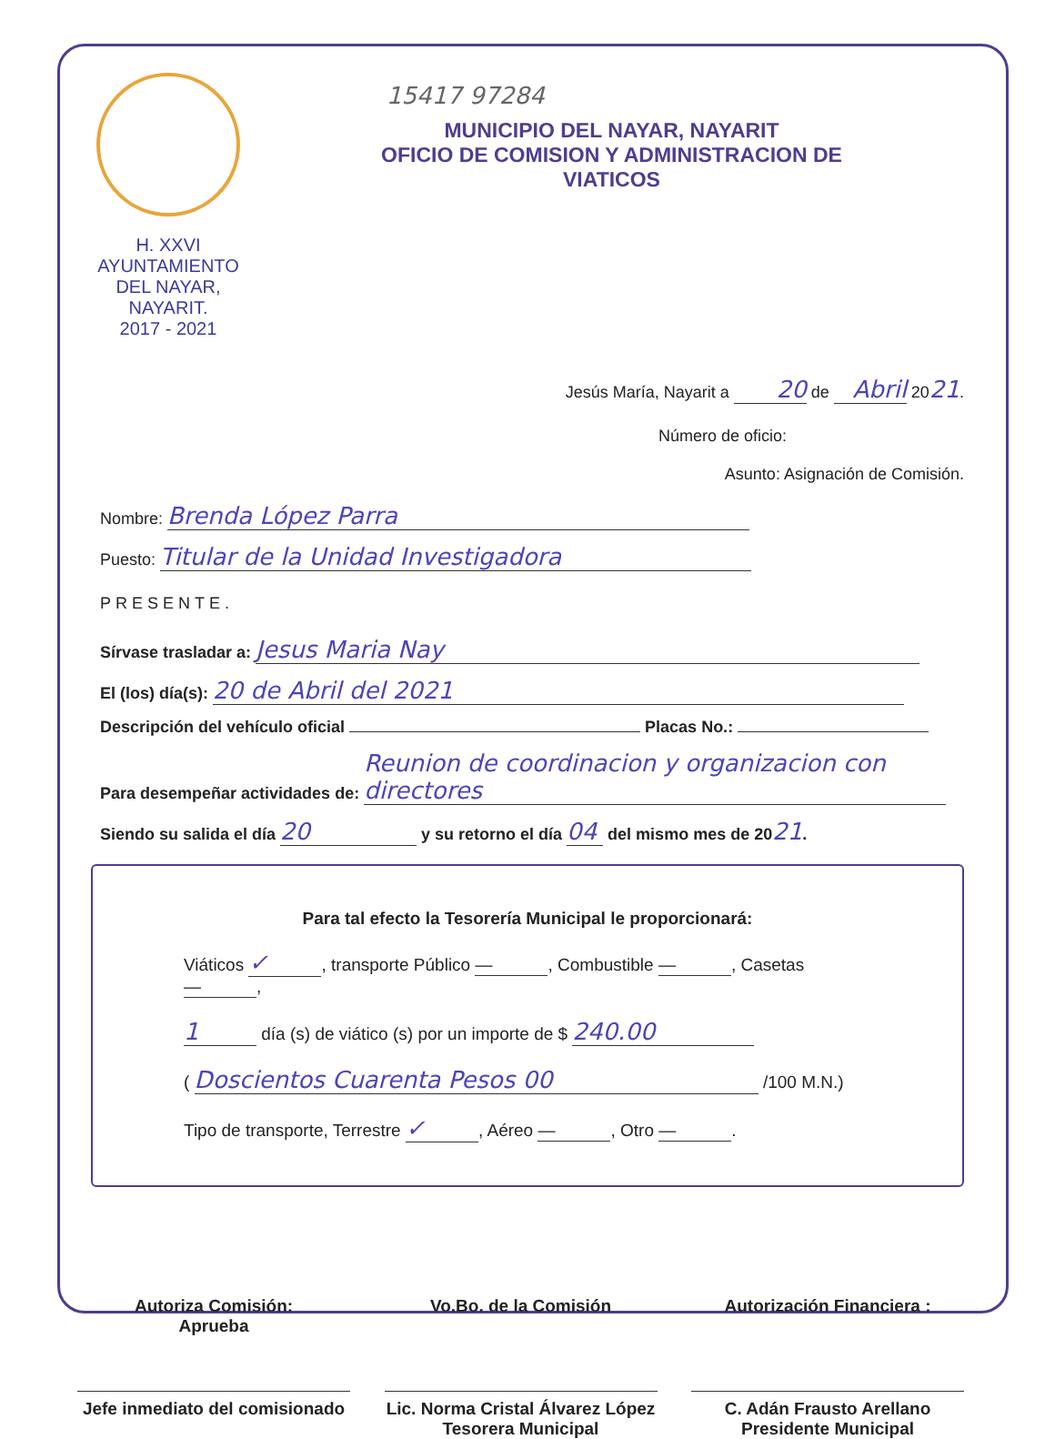H. XXVI AYUNTAMIENTO
DEL NAYAR, NAYARIT.
2017 - 2021
15417 97284
MUNICIPIO DEL NAYAR, NAYARIT
OFICIO DE COMISION Y ADMINISTRACION DE
VIATICOS
Jesús María, Nayarit a 20 de Abril 2021.
Número de oficio:
Asunto: Asignación de Comisión.
Nombre: Brenda López Parra
Puesto: Titular de la Unidad Investigadora
PRESENTE.
Sírvase trasladar a: Jesus Maria Nay
El (los) día(s): 20 de Abril del 2021
Descripción del vehículo oficial Placas No.:
Para desempeñar actividades de: Reunion de coordinacion y organizacion con directores
Siendo su salida el día 20 y su retorno el día 04 del mismo mes de 2021.
Para tal efecto la Tesorería Municipal le proporcionará:
Viáticos ✓, transporte Público —, Combustible —, Casetas —,
1 día (s) de viático (s) por un importe de $ 240.00
( Doscientos Cuarenta Pesos 00 /100 M.N.)
Tipo de transporte, Terrestre ✓, Aéreo —, Otro —.
Autoriza Comisión:
Aprueba
Jefe inmediato del comisionado
Vo.Bo. de la Comisión
Lic. Norma Cristal Álvarez López
Tesorera Municipal
Autorización Financiera :
C. Adán Frausto Arellano
Presidente Municipal